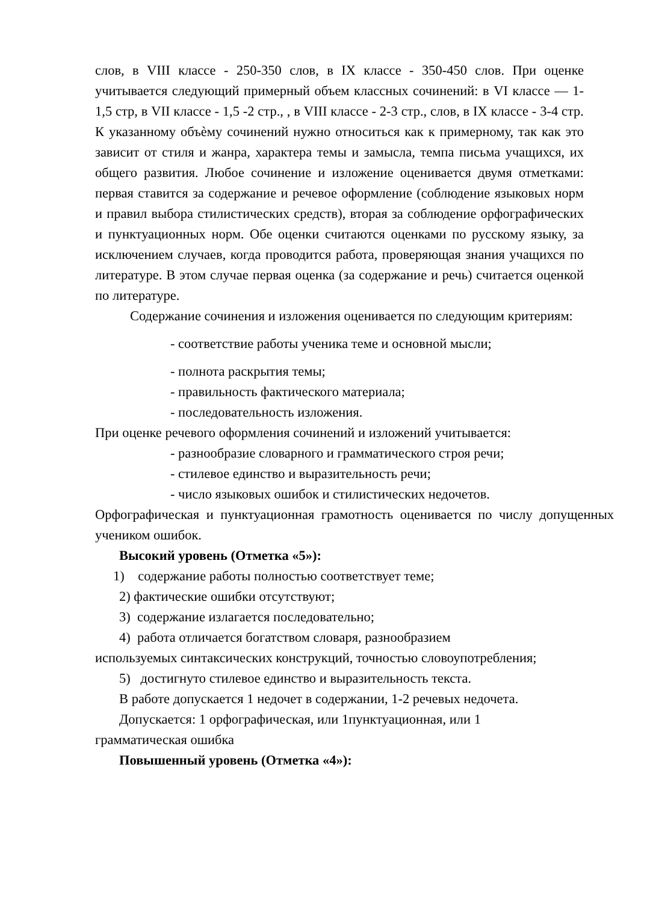слов, в VIII классе - 250-350 слов, в IX классе - 350-450 слов. При оценке учитывается следующий примерный объем классных сочинений: в VI классе — 1-1,5 стр, в VII классе - 1,5 -2 стр., , в VIII классе - 2-3 стр., слов, в IX классе - 3-4 стр. К указанному объѐму сочинений нужно относиться как к примерному, так как это зависит от стиля и жанра, характера темы и замысла, темпа письма учащихся, их общего развития. Любое сочинение и изложение оценивается двумя отметками: первая ставится за содержание и речевое оформление (соблюдение языковых норм и правил выбора стилистических средств), вторая за соблюдение орфографических и пунктуационных норм. Обе оценки считаются оценками по русскому языку, за исключением случаев, когда проводится работа, проверяющая знания учащихся по литературе. В этом случае первая оценка (за содержание и речь) считается оценкой по литературе.
Содержание сочинения и изложения оценивается по следующим критериям:
- соответствие работы ученика теме и основной мысли;
- полнота раскрытия темы;
- правильность фактического материала;
- последовательность изложения.
При оценке речевого оформления сочинений и изложений учитывается:
- разнообразие словарного и грамматического строя речи;
- стилевое единство и выразительность речи;
- число языковых ошибок и стилистических недочетов.
Орфографическая и пунктуационная грамотность оценивается по числу допущенных учеником ошибок.
Высокий уровень (Отметка «5»):
1) содержание работы полностью соответствует теме;
2) фактические ошибки отсутствуют;
3) содержание излагается последовательно;
4) работа отличается богатством словаря, разнообразием
используемых синтаксических конструкций, точностью словоупотребления;
5) достигнуто стилевое единство и выразительность текста.
В работе допускается 1 недочет в содержании, 1-2 речевых недочета.
Допускается: 1 орфографическая, или 1пунктуационная, или 1
грамматическая ошибка
Повышенный уровень (Отметка «4»):